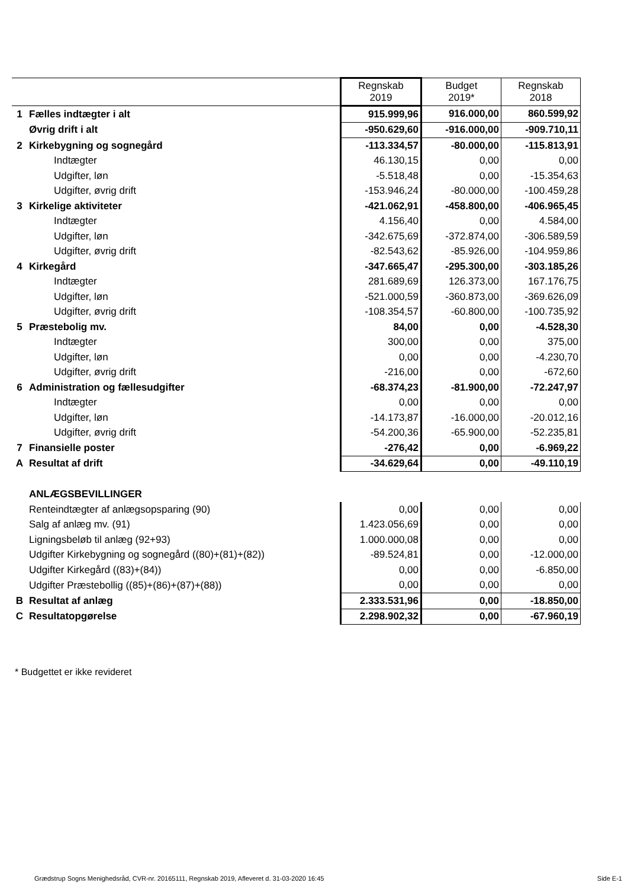| | | Regnskab 2019 | Budget 2019* | Regnskab 2018 |
| 1 | Fælles indtægter i alt | 915.999,96 | 916.000,00 | 860.599,92 |
| | Øvrig drift i alt | -950.629,60 | -916.000,00 | -909.710,11 |
| 2 | Kirkebygning og sognegård | -113.334,57 | -80.000,00 | -115.813,91 |
| | Indtægter | 46.130,15 | 0,00 | 0,00 |
| | Udgifter, løn | -5.518,48 | 0,00 | -15.354,63 |
| | Udgifter, øvrig drift | -153.946,24 | -80.000,00 | -100.459,28 |
| 3 | Kirkelige aktiviteter | -421.062,91 | -458.800,00 | -406.965,45 |
| | Indtægter | 4.156,40 | 0,00 | 4.584,00 |
| | Udgifter, løn | -342.675,69 | -372.874,00 | -306.589,59 |
| | Udgifter, øvrig drift | -82.543,62 | -85.926,00 | -104.959,86 |
| 4 | Kirkegård | -347.665,47 | -295.300,00 | -303.185,26 |
| | Indtægter | 281.689,69 | 126.373,00 | 167.176,75 |
| | Udgifter, løn | -521.000,59 | -360.873,00 | -369.626,09 |
| | Udgifter, øvrig drift | -108.354,57 | -60.800,00 | -100.735,92 |
| 5 | Præstebolig mv. | 84,00 | 0,00 | -4.528,30 |
| | Indtægter | 300,00 | 0,00 | 375,00 |
| | Udgifter, løn | 0,00 | 0,00 | -4.230,70 |
| | Udgifter, øvrig drift | -216,00 | 0,00 | -672,60 |
| 6 | Administration og fællesudgifter | -68.374,23 | -81.900,00 | -72.247,97 |
| | Indtægter | 0,00 | 0,00 | 0,00 |
| | Udgifter, løn | -14.173,87 | -16.000,00 | -20.012,16 |
| | Udgifter, øvrig drift | -54.200,36 | -65.900,00 | -52.235,81 |
| 7 | Finansielle poster | -276,42 | 0,00 | -6.969,22 |
| A | Resultat af drift | -34.629,64 | 0,00 | -49.110,19 |
| | ANLÆGSBEVILLINGER | | | |
| | Renteindtægter af anlægsopsparing (90) | 0,00 | 0,00 | 0,00 |
| | Salg af anlæg mv. (91) | 1.423.056,69 | 0,00 | 0,00 |
| | Ligningsbeløb til anlæg (92+93) | 1.000.000,08 | 0,00 | 0,00 |
| | Udgifter Kirkebygning og sognegård ((80)+(81)+(82)) | -89.524,81 | 0,00 | -12.000,00 |
| | Udgifter Kirkegård ((83)+(84)) | 0,00 | 0,00 | -6.850,00 |
| | Udgifter Præstebollig ((85)+(86)+(87)+(88)) | 0,00 | 0,00 | 0,00 |
| B | Resultat af anlæg | 2.333.531,96 | 0,00 | -18.850,00 |
| C | Resultatopgørelse | 2.298.902,32 | 0,00 | -67.960,19 |
* Budgettet er ikke revideret
Grædstrup Sogns Menighedsråd, CVR-nr. 20165111, Regnskab 2019, Afleveret d. 31-03-2020 16:45
Side E-1